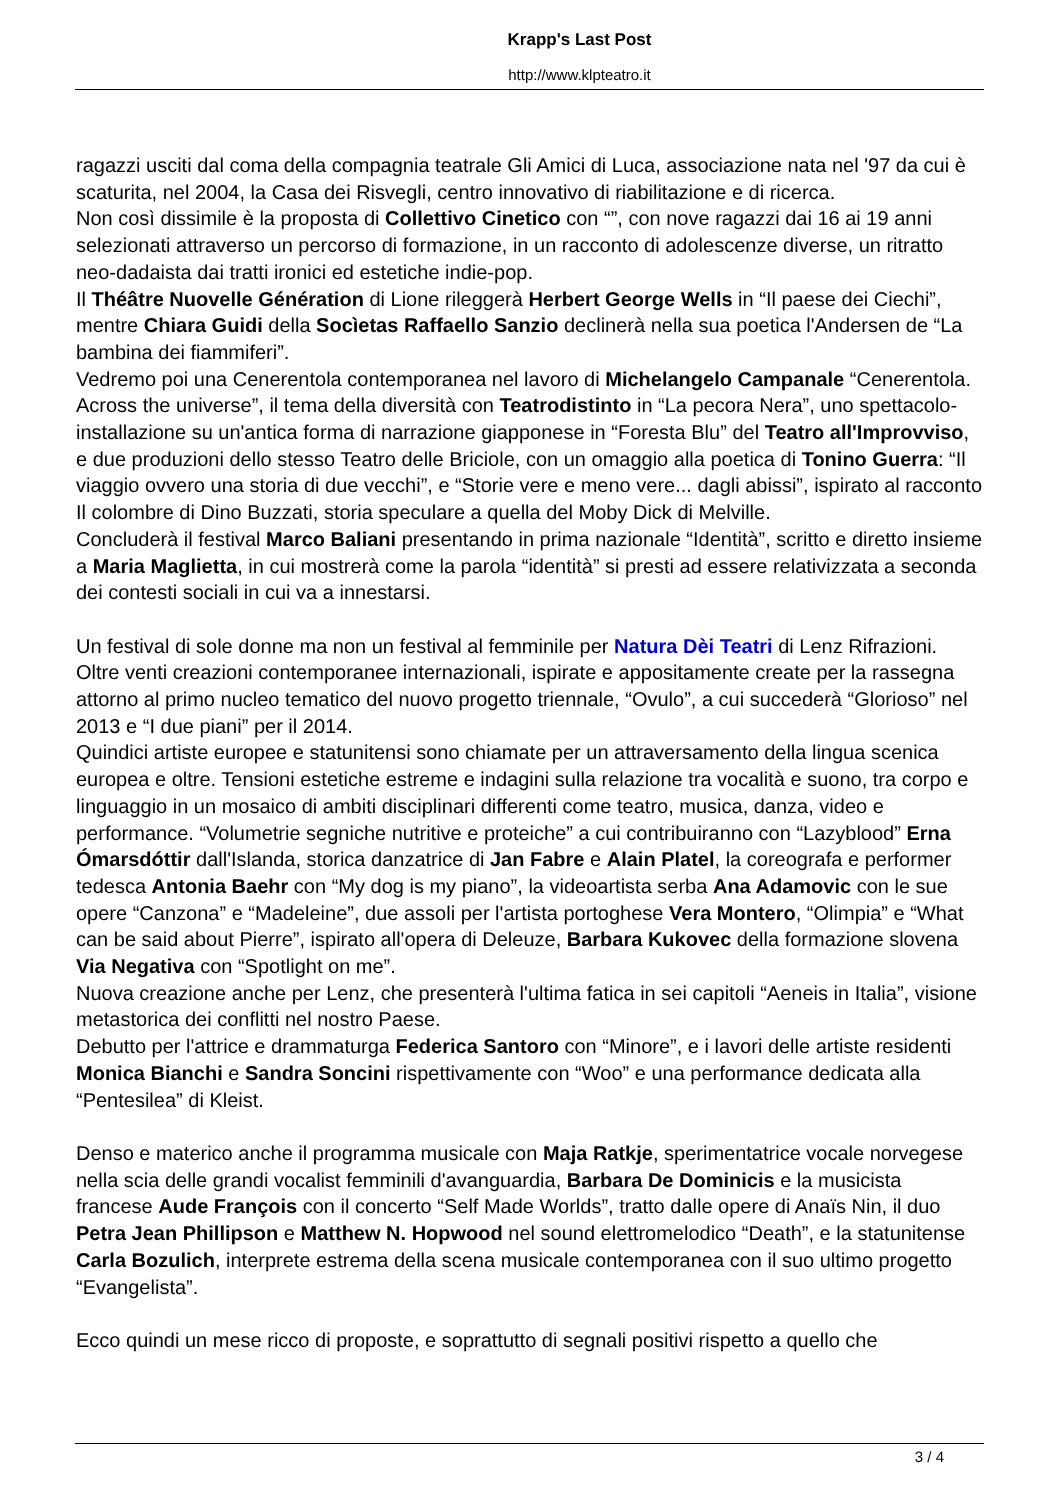Krapp's Last Post
http://www.klpteatro.it
ragazzi usciti dal coma della compagnia teatrale Gli Amici di Luca, associazione nata nel '97 da cui è scaturita, nel 2004, la Casa dei Risvegli, centro innovativo di riabilitazione e di ricerca.
Non così dissimile è la proposta di Collettivo Cinetico con “”, con nove ragazzi dai 16 ai 19 anni selezionati attraverso un percorso di formazione, in un racconto di adolescenze diverse, un ritratto neo-dadaista dai tratti ironici ed estetiche indie-pop.
Il Théâtre Nuovelle Génération di Lione rileggerà Herbert George Wells in “Il paese dei Ciechi”, mentre Chiara Guidi della Socìetas Raffaello Sanzio declinerà nella sua poetica l'Andersen de “La bambina dei fiammiferi”.
Vedremo poi una Cenerentola contemporanea nel lavoro di Michelangelo Campanale “Cenerentola. Across the universe”, il tema della diversità con Teatrodistinto in “La pecora Nera”, uno spettacolo-installazione su un'antica forma di narrazione giapponese in “Foresta Blu” del Teatro all'Improvviso, e due produzioni dello stesso Teatro delle Briciole, con un omaggio alla poetica di Tonino Guerra: “Il viaggio ovvero una storia di due vecchi”, e “Storie vere e meno vere... dagli abissi”, ispirato al racconto Il colombre di Dino Buzzati, storia speculare a quella del Moby Dick di Melville.
Concluderà il festival Marco Baliani presentando in prima nazionale “Identità”, scritto e diretto insieme a Maria Maglietta, in cui mostrerà come la parola “identità” si presti ad essere relativizzata a seconda dei contesti sociali in cui va a innestarsi.
Un festival di sole donne ma non un festival al femminile per Natura Dèi Teatri di Lenz Rifrazioni. Oltre venti creazioni contemporanee internazionali, ispirate e appositamente create per la rassegna attorno al primo nucleo tematico del nuovo progetto triennale, “Ovulo”, a cui succederà “Glorioso” nel 2013 e “I due piani” per il 2014.
Quindici artiste europee e statunitensi sono chiamate per un attraversamento della lingua scenica europea e oltre. Tensioni estetiche estreme e indagini sulla relazione tra vocalità e suono, tra corpo e linguaggio in un mosaico di ambiti disciplinari differenti come teatro, musica, danza, video e performance. “Volumetrie segniche nutritive e proteiche” a cui contribuiranno con “Lazyblood” Erna Ómarsdóttir dall'Islanda, storica danzatrice di Jan Fabre e Alain Platel, la coreografa e performer tedesca Antonia Baehr con “My dog is my piano”, la videoartista serba Ana Adamovic con le sue opere “Canzona” e “Madeleine”, due assoli per l'artista portoghese Vera Montero, “Olimpia” e “What can be said about Pierre”, ispirato all'opera di Deleuze, Barbara Kukovec della formazione slovena Via Negativa con “Spotlight on me”.
Nuova creazione anche per Lenz, che presenterà l'ultima fatica in sei capitoli “Aeneis in Italia”, visione metastorica dei conflitti nel nostro Paese.
Debutto per l'attrice e drammaturga Federica Santoro con “Minore”, e i lavori delle artiste residenti Monica Bianchi e Sandra Soncini rispettivamente con “Woo” e una performance dedicata alla “Pentesilea” di Kleist.
Denso e materico anche il programma musicale con Maja Ratkje, sperimentatrice vocale norvegese nella scia delle grandi vocalist femminili d'avanguardia, Barbara De Dominicis e la musicista francese Aude François con il concerto “Self Made Worlds”, tratto dalle opere di Anaïs Nin, il duo Petra Jean Phillipson e Matthew N. Hopwood nel sound elettromelodico “Death”, e la statunitense Carla Bozulich, interprete estrema della scena musicale contemporanea con il suo ultimo progetto “Evangelista”.
Ecco quindi un mese ricco di proposte, e soprattutto di segnali positivi rispetto a quello che
3 / 4